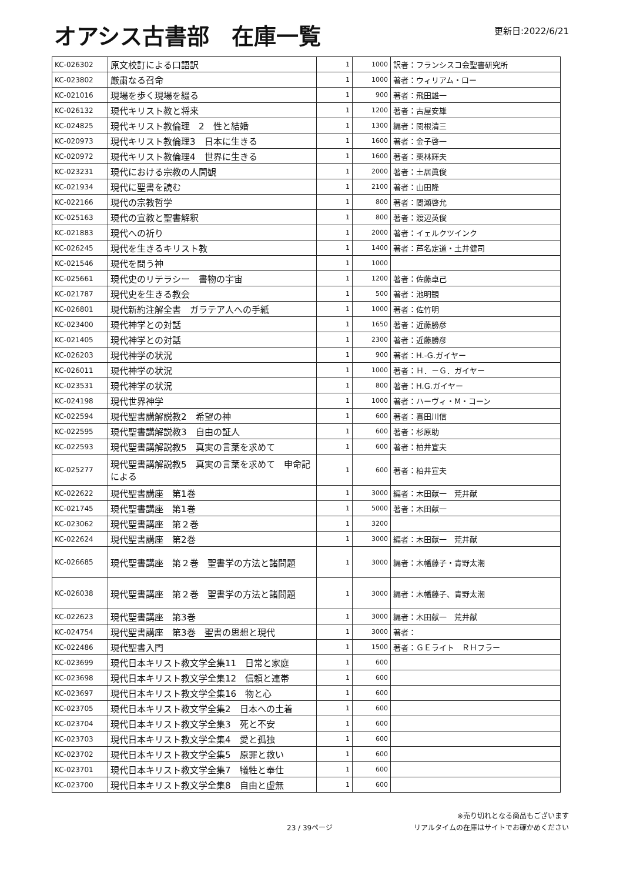オアシス古書部　在庫一覧
更新日:2022/6/21
| KC-026302 | 原文校訂による口語訳 | 1 | 1000 | 訳者：フランシスコ会聖書研究所 |
| KC-023802 | 厳粛なる召命 | 1 | 1000 | 著者：ウィリアム・ロー |
| KC-021016 | 現場を歩く現場を綴る | 1 | 900 | 著者：飛田雄一 |
| KC-026132 | 現代キリスト教と将来 | 1 | 1200 | 著者：古屋安雄 |
| KC-024825 | 現代キリスト教倫理 2 性と結婚 | 1 | 1300 | 編者：関根清三 |
| KC-020973 | 現代キリスト教倫理3 日本に生きる | 1 | 1600 | 著者：金子啓一 |
| KC-020972 | 現代キリスト教倫理4 世界に生きる | 1 | 1600 | 著者：栗林輝夫 |
| KC-023231 | 現代における宗教の人間観 | 1 | 2000 | 著者：土居眞俊 |
| KC-021934 | 現代に聖書を読む | 1 | 2100 | 著者：山田隆 |
| KC-022166 | 現代の宗教哲学 | 1 | 800 | 著者：間瀬啓允 |
| KC-025163 | 現代の宣教と聖書解釈 | 1 | 800 | 著者：渡辺英俊 |
| KC-021883 | 現代への祈り | 1 | 2000 | 著者：イェルクツインク |
| KC-026245 | 現代を生きるキリスト教 | 1 | 1400 | 著者：芦名定道・土井健司 |
| KC-021546 | 現代を問う神 | 1 | 1000 | |
| KC-025661 | 現代史のリテラシー 書物の宇宙 | 1 | 1200 | 著者：佐藤卓己 |
| KC-021787 | 現代史を生きる教会 | 1 | 500 | 著者：池明観 |
| KC-026801 | 現代新約注解全書 ガラテア人への手紙 | 1 | 1000 | 著者：佐竹明 |
| KC-023400 | 現代神学との対話 | 1 | 1650 | 著者：近藤勝彦 |
| KC-021405 | 現代神学との対話 | 1 | 2300 | 著者：近藤勝彦 |
| KC-026203 | 現代神学の状況 | 1 | 900 | 著者：H.-G.ガイヤー |
| KC-026011 | 現代神学の状況 | 1 | 1000 | 著者：Ｈ．－Ｇ．ガイヤー |
| KC-023531 | 現代神学の状況 | 1 | 800 | 著者：H.G.ガイヤー |
| KC-024198 | 現代世界神学 | 1 | 1000 | 著者：ハーヴィ・M・コーン |
| KC-022594 | 現代聖書講解説教2 希望の神 | 1 | 600 | 著者：喜田川信 |
| KC-022595 | 現代聖書講解説教3 自由の証人 | 1 | 600 | 著者：杉原助 |
| KC-022593 | 現代聖書講解説教5 真実の言葉を求めて | 1 | 600 | 著者：柏井宣夫 |
| KC-025277 | 現代聖書講解説教5 真実の言葉を求めて 申命記による | 1 | 600 | 著者：柏井宣夫 |
| KC-022622 | 現代聖書講座 第1巻 | 1 | 3000 | 編者：木田献一 荒井献 |
| KC-021745 | 現代聖書講座 第1巻 | 1 | 5000 | 著者：木田献一 |
| KC-023062 | 現代聖書講座 第２巻 | 1 | 3200 | |
| KC-022624 | 現代聖書講座 第2巻 | 1 | 3000 | 編者：木田献一 荒井献 |
| KC-026685 | 現代聖書講座 第２巻 聖書学の方法と諸問題 | 1 | 3000 | 編者：木幡藤子・青野太潮 |
| KC-026038 | 現代聖書講座 第２巻 聖書学の方法と諸問題 | 1 | 3000 | 編者：木幡藤子、青野太潮 |
| KC-022623 | 現代聖書講座 第3巻 | 1 | 3000 | 編者：木田献一 荒井献 |
| KC-024754 | 現代聖書講座 第3巻 聖書の思想と現代 | 1 | 3000 | 著者： |
| KC-022486 | 現代聖書入門 | 1 | 1500 | 著者：ＧＥライト ＲＨフラー |
| KC-023699 | 現代日本キリスト教文学全集11 日常と家庭 | 1 | 600 | |
| KC-023698 | 現代日本キリスト教文学全集12 信頼と連帯 | 1 | 600 | |
| KC-023697 | 現代日本キリスト教文学全集16 物と心 | 1 | 600 | |
| KC-023705 | 現代日本キリスト教文学全集2 日本への土着 | 1 | 600 | |
| KC-023704 | 現代日本キリスト教文学全集3 死と不安 | 1 | 600 | |
| KC-023703 | 現代日本キリスト教文学全集4 愛と孤独 | 1 | 600 | |
| KC-023702 | 現代日本キリスト教文学全集5 原罪と救い | 1 | 600 | |
| KC-023701 | 現代日本キリスト教文学全集7 犠牲と奉仕 | 1 | 600 | |
| KC-023700 | 現代日本キリスト教文学全集8 自由と虚無 | 1 | 600 | |
23 / 39ページ
※売り切れとなる商品もございます
リアルタイムの在庫はサイトでお確かめください